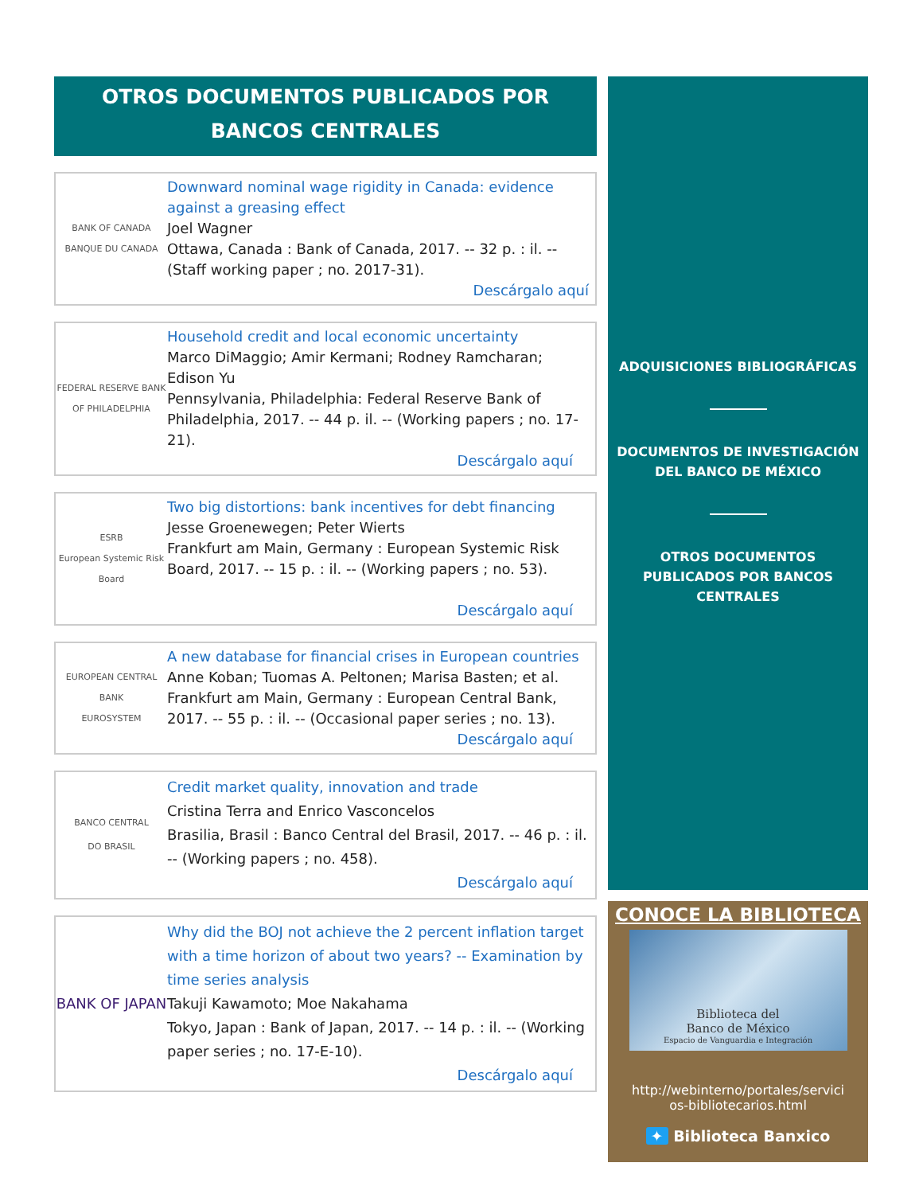OTROS DOCUMENTOS PUBLICADOS POR BANCOS CENTRALES
BANK OF CANADA
BANQUE DU CANADA
Downward nominal wage rigidity in Canada: evidence against a greasing effect
Joel Wagner
Ottawa, Canada : Bank of Canada, 2017. -- 32 p. : il. -- (Staff working paper ; no. 2017-31).
Descárgalo aquí
FEDERAL RESERVE BANK
OF PHILADELPHIA
Household credit and local economic uncertainty
Marco DiMaggio; Amir Kermani; Rodney Ramcharan; Edison Yu
Pennsylvania, Philadelphia: Federal Reserve Bank of Philadelphia, 2017. -- 44 p. il. -- (Working papers ; no. 17-21).
Descárgalo aquí
ESRB
European Systemic Risk Board
Two big distortions: bank incentives for debt financing
Jesse Groenewegen; Peter Wierts
Frankfurt am Main, Germany : European Systemic Risk Board, 2017. -- 15 p. : il. -- (Working papers ; no. 53).
Descárgalo aquí
EUROPEAN CENTRAL BANK
EUROSYSTEM
A new database for financial crises in European countries
Anne Koban; Tuomas A. Peltonen; Marisa Basten; et al.
Frankfurt am Main, Germany : European Central Bank, 2017. -- 55 p. : il. -- (Occasional paper series ; no. 13).
Descárgalo aquí
BANCO CENTRAL
DO BRASIL
Credit market quality, innovation and trade
Cristina Terra and Enrico Vasconcelos
Brasilia, Brasil : Banco Central del Brasil, 2017. -- 46 p. : il. -- (Working papers ; no. 458).
Descárgalo aquí
BANK OF JAPAN
Why did the BOJ not achieve the 2 percent inflation target with a time horizon of about two years? -- Examination by time series analysis
Takuji Kawamoto; Moe Nakahama
Tokyo, Japan : Bank of Japan, 2017. -- 14 p. : il. -- (Working paper series ; no. 17-E-10).
Descárgalo aquí
ADQUISICIONES BIBLIOGRÁFICAS
DOCUMENTOS DE INVESTIGACIÓN
DEL BANCO DE MÉXICO
OTROS DOCUMENTOS
PUBLICADOS POR BANCOS
CENTRALES
CONOCE LA BIBLIOTECA
Biblioteca del
Banco de México
Espacio de Vanguardia e Integración
http://webinterno/portales/servici
os-bibliotecarios.html
✦ Biblioteca Banxico